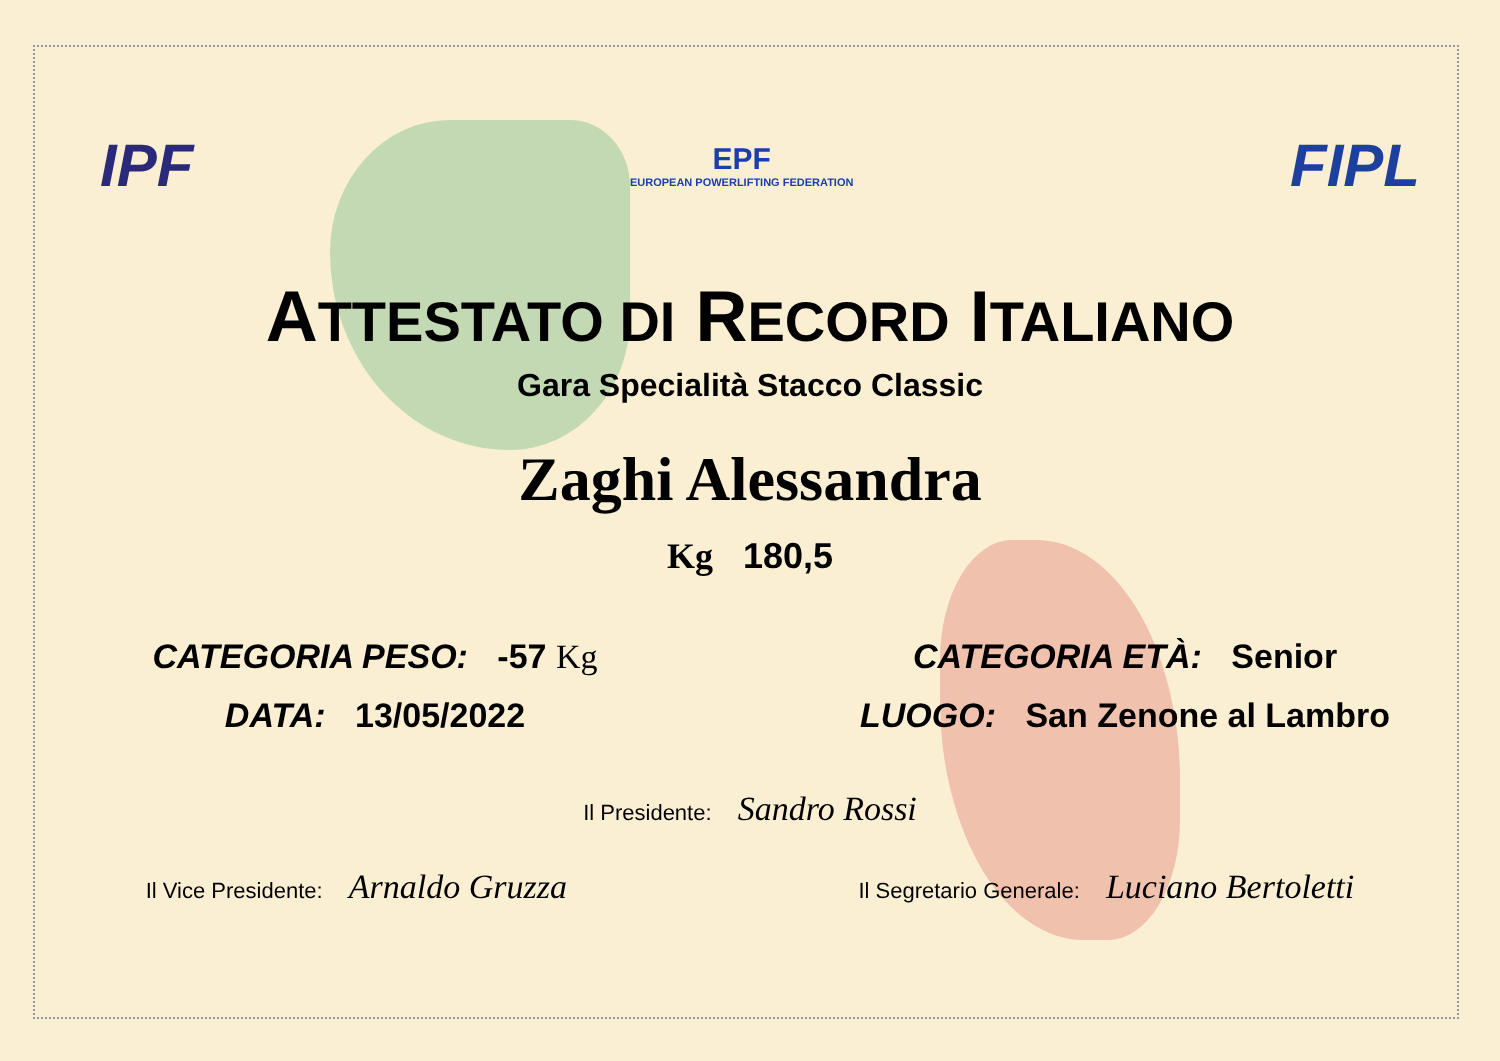IPF
EPF
EUROPEAN POWERLIFTING FEDERATION
FIPL
ATTESTATO DI RECORD ITALIANO
Gara Specialità Stacco Classic
Zaghi Alessandra
Kg 180,5
CATEGORIA PESO: -57 Kg CATEGORIA ETÀ: Senior
DATA: 13/05/2022 LUOGO: San Zenone al Lambro
Il Presidente: Sandro Rossi
Il Vice Presidente: Arnaldo Gruzza
Il Segretario Generale: Luciano Bertoletti